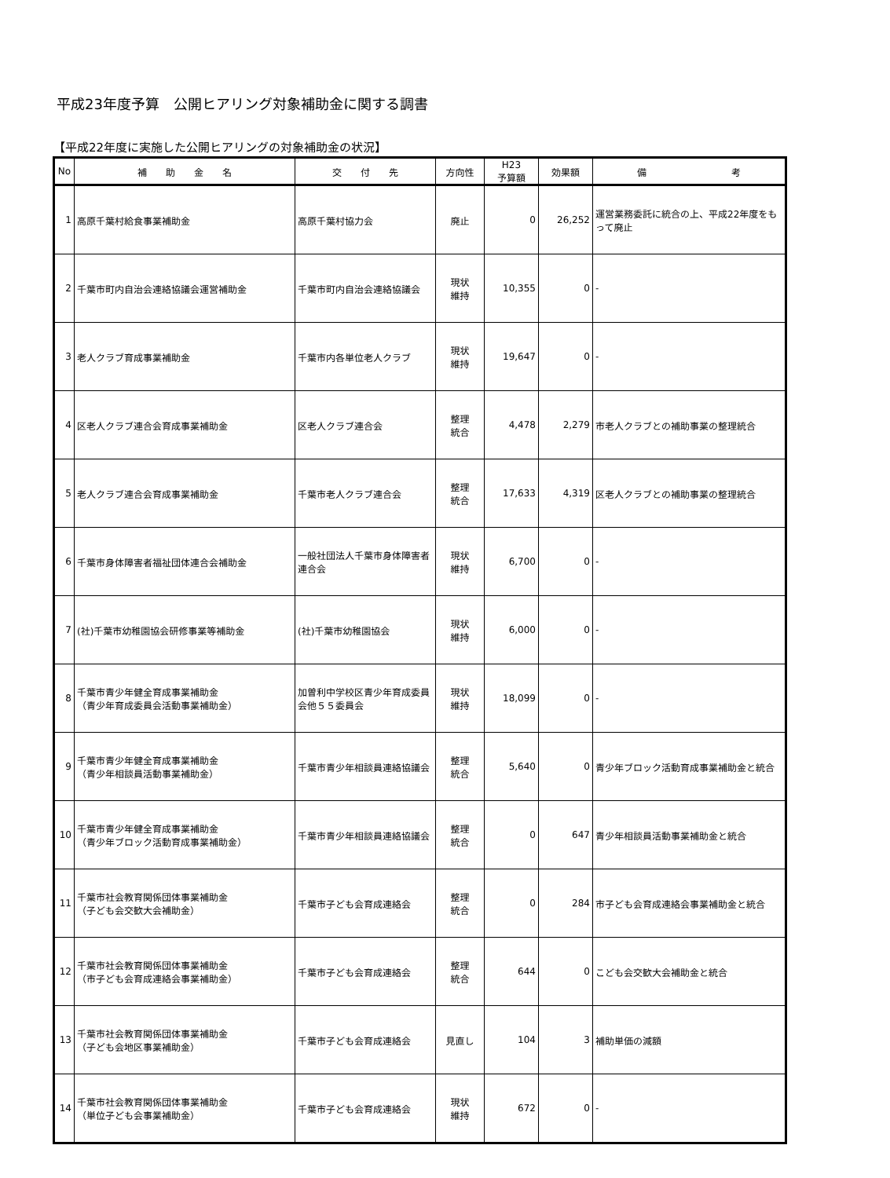平成23年度予算　公開ヒアリング対象補助金に関する調書
【平成22年度に実施した公開ヒアリングの対象補助金の状況】
| No | 補 助 金 名 | 交 付 先 | 方向性 | H23 予算額 | 効果額 | 備 考 |
| --- | --- | --- | --- | --- | --- | --- |
| 1 | 高原千葉村給食事業補助金 | 高原千葉村協力会 | 廃止 | 0 | 26,252 | 運営業務委託に統合の上、平成22年度をもって廃止 |
| 2 | 千葉市町内自治会連絡協議会運営補助金 | 千葉市町内自治会連絡協議会 | 現状 維持 | 10,355 | 0 | - |
| 3 | 老人クラブ育成事業補助金 | 千葉市内各単位老人クラブ | 現状 維持 | 19,647 | 0 | - |
| 4 | 区老人クラブ連合会育成事業補助金 | 区老人クラブ連合会 | 整理 統合 | 4,478 | 2,279 | 市老人クラブとの補助事業の整理統合 |
| 5 | 老人クラブ連合会育成事業補助金 | 千葉市老人クラブ連合会 | 整理 統合 | 17,633 | 4,319 | 区老人クラブとの補助事業の整理統合 |
| 6 | 千葉市身体障害者福祉団体連合会補助金 | 一般社団法人千葉市身体障害者連合会 | 現状 維持 | 6,700 | 0 | - |
| 7 | (社)千葉市幼稚園協会研修事業等補助金 | (社)千葉市幼稚園協会 | 現状 維持 | 6,000 | 0 | - |
| 8 | 千葉市青少年健全育成事業補助金 （青少年育成委員会活動事業補助金） | 加曽利中学校区青少年育成委員会他５５委員会 | 現状 維持 | 18,099 | 0 | - |
| 9 | 千葉市青少年健全育成事業補助金 （青少年相談員活動事業補助金） | 千葉市青少年相談員連絡協議会 | 整理 統合 | 5,640 | 0 | 青少年ブロック活動育成事業補助金と統合 |
| 10 | 千葉市青少年健全育成事業補助金 （青少年ブロック活動育成事業補助金） | 千葉市青少年相談員連絡協議会 | 整理 統合 | 0 | 647 | 青少年相談員活動事業補助金と統合 |
| 11 | 千葉市社会教育関係団体事業補助金 （子ども会交歓大会補助金） | 千葉市子ども会育成連絡会 | 整理 統合 | 0 | 284 | 市子ども会育成連絡会事業補助金と統合 |
| 12 | 千葉市社会教育関係団体事業補助金 （市子ども会育成連絡会事業補助金） | 千葉市子ども会育成連絡会 | 整理 統合 | 644 | 0 | こども会交歓大会補助金と統合 |
| 13 | 千葉市社会教育関係団体事業補助金 （子ども会地区事業補助金） | 千葉市子ども会育成連絡会 | 見直し | 104 | 3 | 補助単価の減額 |
| 14 | 千葉市社会教育関係団体事業補助金 （単位子ども会事業補助金） | 千葉市子ども会育成連絡会 | 現状 維持 | 672 | 0 | - |